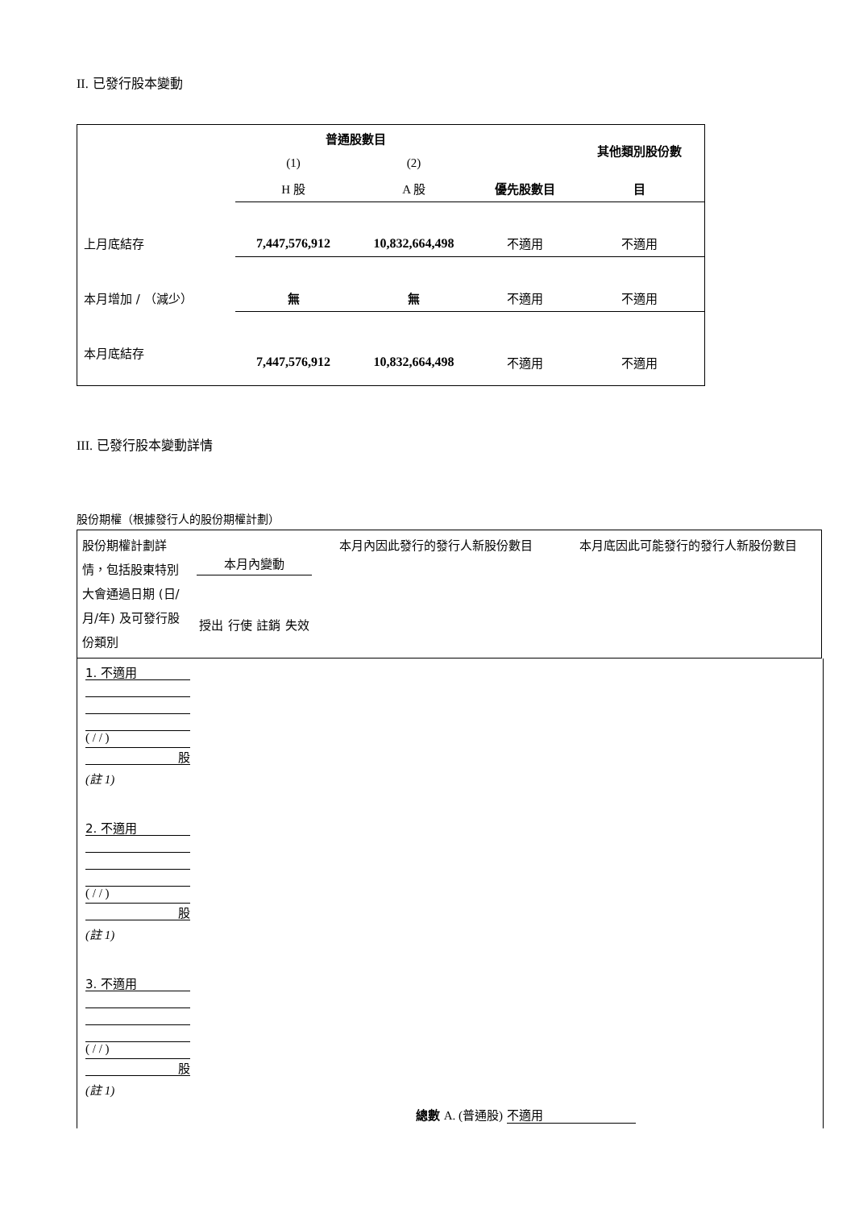II. 已發行股本變動
| | 普通股數目 | | | 其他類別股份數 |
| | (1) | (2) | | |
| | H 股 | A 股 | 優先股數目 | 目 |
| 上月底結存 | 7,447,576,912 | 10,832,664,498 | 不適用 | 不適用 |
| 本月增加 / （減少） | 無 | 無 | 不適用 | 不適用 |
| 本月底結存 | 7,447,576,912 | 10,832,664,498 | 不適用 | 不適用 |
III. 已發行股本變動詳情
股份期權（根據發行人的股份期權計劃）
| 股份期權計劃詳情，包括股東特別大會通過日期 (日/月/年) 及可發行股份類別 | 本月內變動 授出 行使 註銷 失效 | 本月內因此發行的發行人新股份數目 | 本月底因此可能發行的發行人新股份數目 |
1. 不適用
( / / )
股
(註 1)
2. 不適用
( / / )
股
(註 1)
3. 不適用
( / / )
股
(註 1)
總數 A. (普通股) 不適用